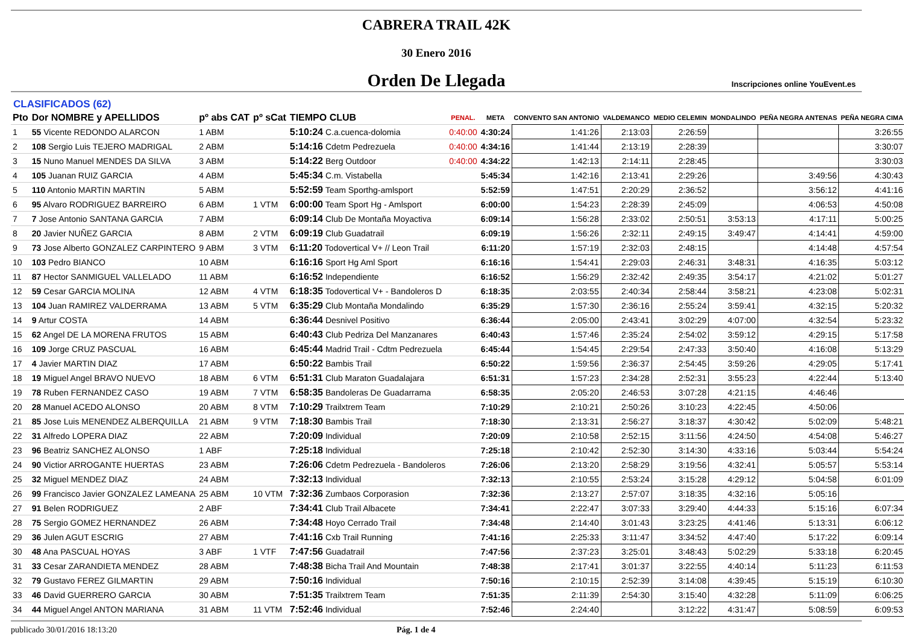CABRERA TRAIL 42K
30 Enero 2016
Orden De Llegada
Inscripciones online YouEvent.es
CLASIFICADOS (62)
| Pto | Dor NOMBRE y APELLIDOS | pº abs CAT | pº sCat | TIEMPO CLUB | PENAL. | META | CONVENTO SAN ANTONIO | VALDEMANCO | MEDIO CELEMIN | MONDALINDO | PEÑA NEGRA ANTENAS | PEÑA NEGRA CIMA |
| --- | --- | --- | --- | --- | --- | --- | --- | --- | --- | --- | --- | --- |
| 1 | 55 Vicente REDONDO ALARCON | 1 ABM | | 5:10:24 C.a.cuenca-dolomia | 0:40:00 | 4:30:24 | 1:41:26 | 2:13:03 | 2:26:59 | | | 3:26:55 |
| 2 | 108 Sergio Luis TEJERO MADRIGAL | 2 ABM | | 5:14:16 Cdetm Pedrezuela | 0:40:00 | 4:34:16 | 1:41:44 | 2:13:19 | 2:28:39 | | | 3:30:07 |
| 3 | 15 Nuno Manuel MENDES DA SILVA | 3 ABM | | 5:14:22 Berg Outdoor | 0:40:00 | 4:34:22 | 1:42:13 | 2:14:11 | 2:28:45 | | | 3:30:03 |
| 4 | 105 Juanan RUIZ GARCIA | 4 ABM | | 5:45:34 C.m. Vistabella | | 5:45:34 | 1:42:16 | 2:13:41 | 2:29:26 | | 3:49:56 | 4:30:43 |
| 5 | 110 Antonio MARTIN MARTIN | 5 ABM | | 5:52:59 Team Sporthg-amlsport | | 5:52:59 | 1:47:51 | 2:20:29 | 2:36:52 | | 3:56:12 | 4:41:16 |
| 6 | 95 Alvaro RODRIGUEZ BARREIRO | 6 ABM | 1 VTM | 6:00:00 Team Sport Hg - Amlsport | | 6:00:00 | 1:54:23 | 2:28:39 | 2:45:09 | | 4:06:53 | 4:50:08 |
| 7 | 7 Jose Antonio SANTANA GARCIA | 7 ABM | | 6:09:14 Club De Montaña Moyactiva | | 6:09:14 | 1:56:28 | 2:33:02 | 2:50:51 | 3:53:13 | 4:17:11 | 5:00:25 |
| 8 | 20 Javier NUÑEZ GARCIA | 8 ABM | 2 VTM | 6:09:19 Club Guadatrail | | 6:09:19 | 1:56:26 | 2:32:11 | 2:49:15 | 3:49:47 | 4:14:41 | 4:59:00 |
| 9 | 73 Jose Alberto GONZALEZ CARPINTERO | 9 ABM | 3 VTM | 6:11:20 Todovertical V+ // Leon Trail | | 6:11:20 | 1:57:19 | 2:32:03 | 2:48:15 | | 4:14:48 | 4:57:54 |
| 10 | 103 Pedro BIANCO | 10 ABM | | 6:16:16 Sport Hg Aml Sport | | 6:16:16 | 1:54:41 | 2:29:03 | 2:46:31 | 3:48:31 | 4:16:35 | 5:03:12 |
| 11 | 87 Hector SANMIGUEL VALLELADO | 11 ABM | | 6:16:52 Independiente | | 6:16:52 | 1:56:29 | 2:32:42 | 2:49:35 | 3:54:17 | 4:21:02 | 5:01:27 |
| 12 | 59 Cesar GARCIA MOLINA | 12 ABM | 4 VTM | 6:18:35 Todovertical V+ - Bandoleros D | | 6:18:35 | 2:03:55 | 2:40:34 | 2:58:44 | 3:58:21 | 4:23:08 | 5:02:31 |
| 13 | 104 Juan RAMIREZ VALDERRAMA | 13 ABM | 5 VTM | 6:35:29 Club Montaña Mondalindo | | 6:35:29 | 1:57:30 | 2:36:16 | 2:55:24 | 3:59:41 | 4:32:15 | 5:20:32 |
| 14 | 9 Artur COSTA | 14 ABM | | 6:36:44 Desnivel Positivo | | 6:36:44 | 2:05:00 | 2:43:41 | 3:02:29 | 4:07:00 | 4:32:54 | 5:23:32 |
| 15 | 62 Angel DE LA MORENA FRUTOS | 15 ABM | | 6:40:43 Club Pedriza Del Manzanares | | 6:40:43 | 1:57:46 | 2:35:24 | 2:54:02 | 3:59:12 | 4:29:15 | 5:17:58 |
| 16 | 109 Jorge CRUZ PASCUAL | 16 ABM | | 6:45:44 Madrid Trail - Cdtm Pedrezuela | | 6:45:44 | 1:54:45 | 2:29:54 | 2:47:33 | 3:50:40 | 4:16:08 | 5:13:29 |
| 17 | 4 Javier MARTIN DIAZ | 17 ABM | | 6:50:22 Bambis Trail | | 6:50:22 | 1:59:56 | 2:36:37 | 2:54:45 | 3:59:26 | 4:29:05 | 5:17:41 |
| 18 | 19 Miguel Angel BRAVO NUEVO | 18 ABM | 6 VTM | 6:51:31 Club Maraton Guadalajara | | 6:51:31 | 1:57:23 | 2:34:28 | 2:52:31 | 3:55:23 | 4:22:44 | 5:13:40 |
| 19 | 78 Ruben FERNANDEZ CASO | 19 ABM | 7 VTM | 6:58:35 Bandoleras De Guadarrama | | 6:58:35 | 2:05:20 | 2:46:53 | 3:07:28 | 4:21:15 | 4:46:46 | |
| 20 | 28 Manuel ACEDO ALONSO | 20 ABM | 8 VTM | 7:10:29 Trailxtrem Team | | 7:10:29 | 2:10:21 | 2:50:26 | 3:10:23 | 4:22:45 | 4:50:06 | |
| 21 | 85 Jose Luis MENENDEZ ALBERQUILLA | 21 ABM | 9 VTM | 7:18:30 Bambis Trail | | 7:18:30 | 2:13:31 | 2:56:27 | 3:18:37 | 4:30:42 | 5:02:09 | 5:48:21 |
| 22 | 31 Alfredo LOPERA DIAZ | 22 ABM | | 7:20:09 Individual | | 7:20:09 | 2:10:58 | 2:52:15 | 3:11:56 | 4:24:50 | 4:54:08 | 5:46:27 |
| 23 | 96 Beatriz SANCHEZ ALONSO | 1 ABF | | 7:25:18 Individual | | 7:25:18 | 2:10:42 | 2:52:30 | 3:14:30 | 4:33:16 | 5:03:44 | 5:54:24 |
| 24 | 90 Victior ARROGANTE HUERTAS | 23 ABM | | 7:26:06 Cdetm Pedrezuela - Bandoleros | | 7:26:06 | 2:13:20 | 2:58:29 | 3:19:56 | 4:32:41 | 5:05:57 | 5:53:14 |
| 25 | 32 Miguel MENDEZ DIAZ | 24 ABM | | 7:32:13 Individual | | 7:32:13 | 2:10:55 | 2:53:24 | 3:15:28 | 4:29:12 | 5:04:58 | 6:01:09 |
| 26 | 99 Francisco Javier GONZALEZ LAMEANA | 25 ABM | 10 VTM | 7:32:36 Zumbaos Corporasion | | 7:32:36 | 2:13:27 | 2:57:07 | 3:18:35 | 4:32:16 | 5:05:16 | |
| 27 | 91 Belen RODRIGUEZ | 2 ABF | | 7:34:41 Club Trail Albacete | | 7:34:41 | 2:22:47 | 3:07:33 | 3:29:40 | 4:44:33 | 5:15:16 | 6:07:34 |
| 28 | 75 Sergio GOMEZ HERNANDEZ | 26 ABM | | 7:34:48 Hoyo Cerrado Trail | | 7:34:48 | 2:14:40 | 3:01:43 | 3:23:25 | 4:41:46 | 5:13:31 | 6:06:12 |
| 29 | 36 Julen AGUT ESCRIG | 27 ABM | | 7:41:16 Cxb Trail Running | | 7:41:16 | 2:25:33 | 3:11:47 | 3:34:52 | 4:47:40 | 5:17:22 | 6:09:14 |
| 30 | 48 Ana PASCUAL HOYAS | 3 ABF | 1 VTF | 7:47:56 Guadatrail | | 7:47:56 | 2:37:23 | 3:25:01 | 3:48:43 | 5:02:29 | 5:33:18 | 6:20:45 |
| 31 | 33 Cesar ZARANDIETA MENDEZ | 28 ABM | | 7:48:38 Bicha Trail And Mountain | | 7:48:38 | 2:17:41 | 3:01:37 | 3:22:55 | 4:40:14 | 5:11:23 | 6:11:53 |
| 32 | 79 Gustavo FEREZ GILMARTIN | 29 ABM | | 7:50:16 Individual | | 7:50:16 | 2:10:15 | 2:52:39 | 3:14:08 | 4:39:45 | 5:15:19 | 6:10:30 |
| 33 | 46 David GUERRERO GARCIA | 30 ABM | | 7:51:35 Trailxtrem Team | | 7:51:35 | 2:11:39 | 2:54:30 | 3:15:40 | 4:32:28 | 5:11:09 | 6:06:25 |
| 34 | 44 Miguel Angel ANTON MARIANA | 31 ABM | 11 VTM | 7:52:46 Individual | | 7:52:46 | 2:24:40 | | 3:12:22 | 4:31:47 | 5:08:59 | 6:09:53 |
publicado 30/01/2016 18:13:20 Pág. 1 de 4